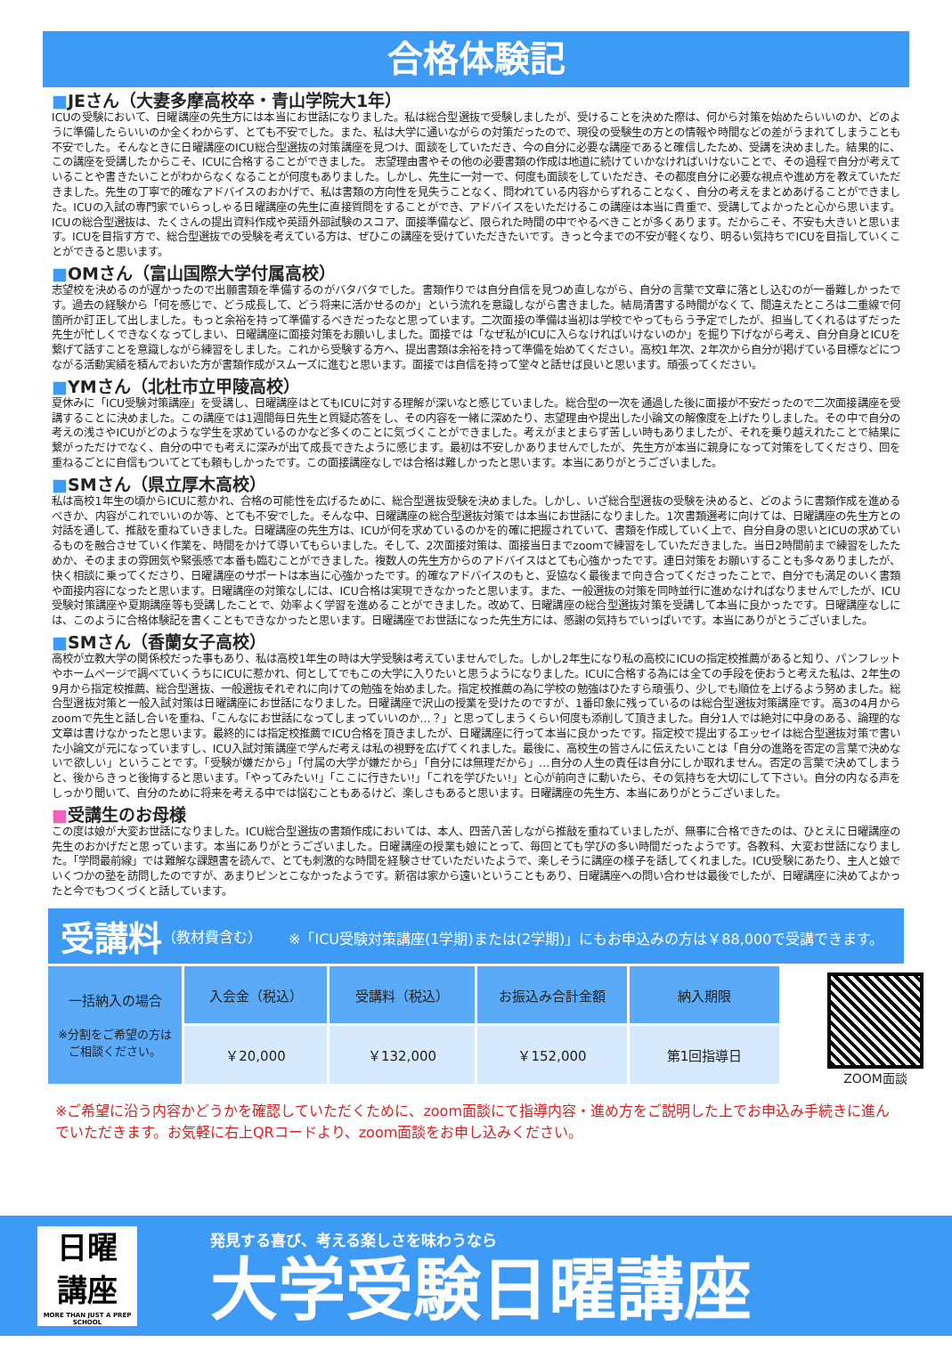合格体験記
■JEさん（大妻多摩高校卒・青山学院大1年）
ICUの受験において、日曜講座の先生方には本当にお世話になりました。私は総合型選抜で受験しましたが、受けることを決めた際は、何から対策を始めたらいいのか、どのように準備したらいいのか全くわからず、とても不安でした。また、私は大学に通いながらの対策だったので、現役の受験生の方との情報や時間などの差がうまれてしまうことも不安でした。そんなときに日曜講座のICU総合型選抜の対策講座を見つけ、面談をしていただき、今の自分に必要な講座であると確信したため、受講を決めました。結果的に、この講座を受講したからこそ、ICUに合格することができました。 志望理由書やその他の必要書類の作成は地道に続けていかなければいけないことで、その過程で自分が考えていることや書きたいことがわからなくなることが何度もありました。しかし、先生に一対一で、何度も面談をしていただき、その都度自分に必要な視点や進め方を教えていただきました。先生の丁寧で的確なアドバイスのおかげで、私は書類の方向性を見失うことなく、問われている内容からずれることなく、自分の考えをまとめあげることができました。ICUの入試の専門家でいらっしゃる日曜講座の先生に直接質問をすることができ、アドバイスをいただけるこの講座は本当に貴重で、受講してよかったと心から思います。 ICUの総合型選抜は、たくさんの提出資料作成や英語外部試験のスコア、面接準備など、限られた時間の中でやるべきことが多くあります。だからこそ、不安も大きいと思います。ICUを目指す方で、総合型選抜での受験を考えている方は、ぜひこの講座を受けていただきたいです。きっと今までの不安が軽くなり、明るい気持ちでICUを目指していくことができると思います。
■OMさん（富山国際大学付属高校）
志望校を決めるのが遅かったので出願書類を準備するのがバタバタでした。書類作りでは自分自信を見つめ直しながら、自分の言葉で文章に落とし込むのが一番難しかったです。過去の経験から「何を感じで、どう成長して、どう将来に活かせるのか」という流れを意識しながら書きました。結局清書する時間がなくて、間違えたところは二重線で何箇所か訂正して出しました。もっと余裕を持って準備するべきだったなと思っています。二次面接の準備は当初は学校でやってもらう予定でしたが、担当してくれるはずだった先生が忙しくできなくなってしまい、日曜講座に面接対策をお願いしました。面接では「なぜ私がICUに入らなければいけないのか」を掘り下げながら考え、自分自身とICUを繋げて話すことを意識しながら練習をしました。これから受験する方へ、提出書類は余裕を持って準備を始めてください。高校1年次、2年次から自分が掲げている目標などにつながる活動実績を積んでおいた方が書類作成がスムーズに進むと思います。面接では自信を持って堂々と話せば良いと思います。頑張ってください。
■YMさん（北杜市立甲陵高校）
夏休みに「ICU受験対策講座」を受講し、日曜講座はとてもICUに対する理解が深いなと感じていました。総合型の一次を通過した後に面接が不安だったので二次面接講座を受講することに決めました。この講座では1週間毎日先生と質疑応答をし、その内容を一緒に深めたり、志望理由や提出した小論文の解像度を上げたりしました。その中で自分の考えの浅さやICUがどのような学生を求めているのかなど多くのことに気づくことができました。考えがまとまらず苦しい時もありましたが、それを乗り越えれたことで結果に繋がっただけでなく、自分の中でも考えに深みが出て成長できたように感じます。最初は不安しかありませんでしたが、先生方が本当に親身になって対策をしてくださり、回を重ねるごとに自信もついてとても頼もしかったです。この面接講座なしでは合格は難しかったと思います。本当にありがとうございました。
■SMさん（県立厚木高校）
私は高校1年生の頃からICUに惹かれ、合格の可能性を広げるために、総合型選抜受験を決めました。しかし、いざ総合型選抜の受験を決めると、どのように書類作成を進めるべきか、内容がこれでいいのか等、とても不安でした。そんな中、日曜講座の総合型選抜対策では本当にお世話になりました。1次書類選考に向けては、日曜講座の先生方との対話を通して、推敲を重ねていきました。日曜講座の先生方は、ICUが何を求めているのかを的確に把握されていて、書類を作成していく上で、自分自身の思いとICUの求めているものを融合させていく作業を、時間をかけて導いてもらいました。そして、2次面接対策は、面接当日までzoomで練習をしていただきました。当日2時間前まで練習をしたためか、そのままの雰囲気や緊張感で本番も臨むことができました。複数人の先生方からのアドバイスはとても心強かったです。連日対策をお願いすることも多々ありましたが、快く相談に乗ってくださり、日曜講座のサポートは本当に心強かったです。的確なアドバイスのもと、妥協なく最後まで向き合ってくださったことで、自分でも満足のいく書類や面接内容になったと思います。日曜講座の対策なしには、ICU合格は実現できなかったと思います。また、一般選抜の対策を同時並行に進めなければなりませんでしたが、ICU受験対策講座や夏期講座等も受講したことで、効率よく学習を進めることができました。改めて、日曜講座の総合型選抜対策を受講して本当に良かったです。日曜講座なしには、このように合格体験記を書くこともできなかったと思います。日曜講座でお世話になった先生方には、感謝の気持ちでいっぱいです。本当にありがとうございました。
■SMさん（香蘭女子高校）
高校が立教大学の関係校だった事もあり、私は高校1年生の時は大学受験は考えていませんでした。しかし2年生になり私の高校にICUの指定校推薦があると知り、パンフレットやホームページで調べていくうちにICUに惹かれ、何としてでもこの大学に入りたいと思うようになりました。ICUに合格する為には全ての手段を使おうと考えた私は、2年生の9月から指定校推薦、総合型選抜、一般選抜それぞれに向けての勉強を始めました。指定校推薦の為に学校の勉強はひたすら頑張り、少しでも順位を上げるよう努めました。総合型選抜対策と一般入試対策は日曜講座にお世話になりました。日曜講座で沢山の授業を受けたのですが、1番印象に残っているのは総合型選抜対策講座です。高3の4月からzoomで先生と話し合いを重ね、「こんなにお世話になってしまっていいのか…？」と思ってしまうくらい何度も添削して頂きました。自分1人では絶対に中身のある、論理的な文章は書けなかったと思います。最終的には指定校推薦でICU合格を頂きましたが、日曜講座に行って本当に良かったです。指定校で提出するエッセイは総合型選抜対策で書いた小論文が元になっていますし、ICU入試対策講座で学んだ考えは私の視野を広げてくれました。最後に、高校生の皆さんに伝えたいことは「自分の進路を否定の言葉で決めないで欲しい」ということです。「受験が嫌だから」「付属の大学が嫌だから」「自分には無理だから」…自分の人生の責任は自分にしか取れません。否定の言葉で決めてしまうと、後からきっと後悔すると思います。「やってみたい!」「ここに行きたい!」「これを学びたい!」と心が前向きに動いたら、その気持ちを大切にして下さい。自分の内なる声をしっかり聞いて、自分のために将来を考える中では悩むこともあるけど、楽しさもあると思います。日曜講座の先生方、本当にありがとうございました。
■受講生のお母様
この度は娘が大変お世話になりました。ICU総合型選抜の書類作成においては、本人、四苦八苦しながら推敲を重ねていましたが、無事に合格できたのは、ひとえに日曜講座の先生のおかげだと思っています。本当にありがとうございました。日曜講座の授業も娘にとって、毎回とても学びの多い時間だったようです。各教科、大変お世話になりました。「学問最前線」では難解な課題書を読んで、とても刺激的な時間を経験させていただいたようで、楽しそうに講座の様子を話してくれました。ICU受験にあたり、主人と娘でいくつかの塾を訪問したのですが、あまりピンとこなかったようです。新宿は家から遠いということもあり、日曜講座への問い合わせは最後でしたが、日曜講座に決めてよかったと今でもつくづくと話しています。
受講料 （教材費含む） ※「ICU受験対策講座(1学期)または(2学期)」にもお申込みの方は￥88,000で受講できます。
| 一括納入の場合 ※分割をご希望の方は ご相談ください。 | 入会金（税込） | 受講料（税込） | お振込み合計金額 | 納入期限 |
| --- | --- | --- | --- | --- |
| | ￥20,000 | ￥132,000 | ￥152,000 | 第1回指導日 |
ZOOM面談
※ご希望に沿う内容かどうかを確認していただくために、zoom面談にて指導内容・進め方をご説明した上でお申込み手続きに進んでいただきます。お気軽に右上QRコードより、zoom面談をお申し込みください。
日曜
講座
MORE THAN JUST A PREP SCHOOL
発見する喜び、考える楽しさを味わうなら
大学受験日曜講座